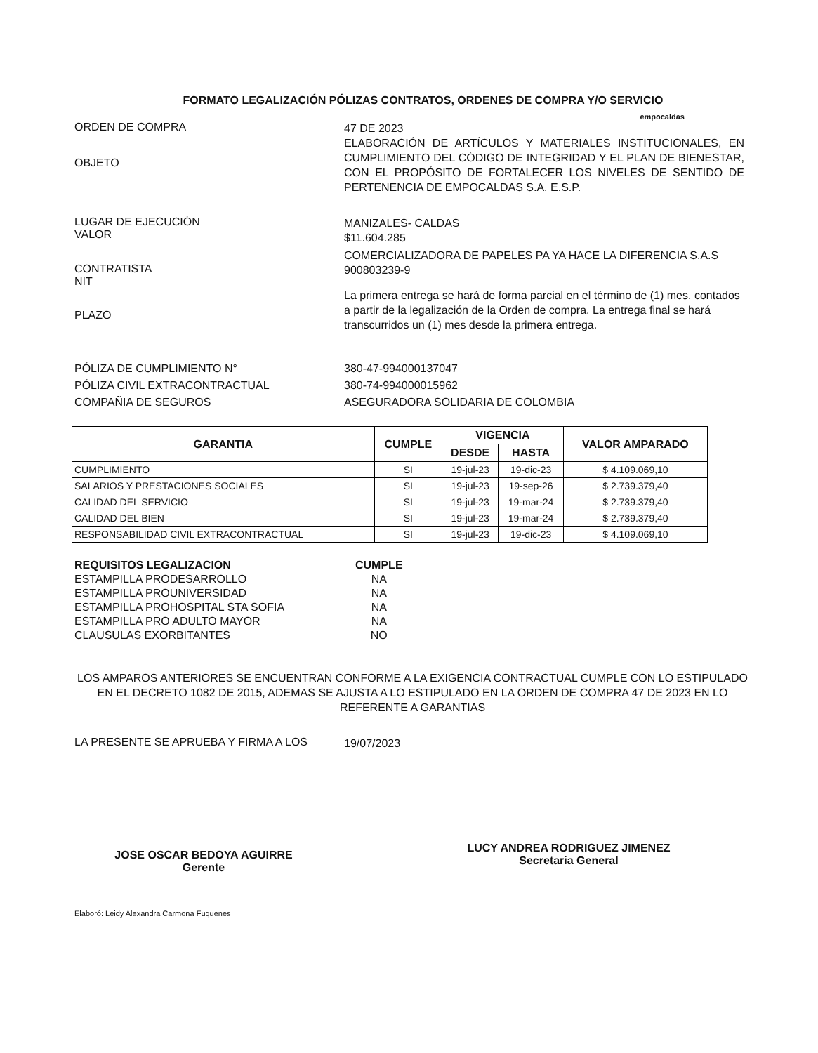FORMATO LEGALIZACIÓN PÓLIZAS CONTRATOS, ORDENES DE COMPRA Y/O SERVICIO
empocaldas
ORDEN DE COMPRA
47 DE 2023
OBJETO
ELABORACIÓN DE ARTÍCULOS Y MATERIALES INSTITUCIONALES, EN CUMPLIMIENTO DEL CÓDIGO DE INTEGRIDAD Y EL PLAN DE BIENESTAR, CON EL PROPÓSITO DE FORTALECER LOS NIVELES DE SENTIDO DE PERTENENCIA DE EMPOCALDAS S.A. E.S.P.
LUGAR DE EJECUCIÓN
VALOR
MANIZALES- CALDAS
$11.604.285
CONTRATISTA
NIT
COMERCIALIZADORA DE PAPELES PA YA HACE LA DIFERENCIA S.A.S
900803239-9
PLAZO
La primera entrega se hará de forma parcial en el término de (1) mes, contados a partir de la legalización de la Orden de compra. La entrega final se hará transcurridos un (1) mes desde la primera entrega.
PÓLIZA DE CUMPLIMIENTO N°
PÓLIZA CIVIL EXTRACONTRACTUAL
COMPAÑIA DE SEGUROS
380-47-994000137047
380-74-994000015962
ASEGURADORA SOLIDARIA DE COLOMBIA
| GARANTIA | CUMPLE | VIGENCIA | | VALOR AMPARADO |
| --- | --- | --- | --- | --- |
| | | DESDE | HASTA | |
| CUMPLIMIENTO | SI | 19-jul-23 | 19-dic-23 | $ 4.109.069,10 |
| SALARIOS Y PRESTACIONES SOCIALES | SI | 19-jul-23 | 19-sep-26 | $ 2.739.379,40 |
| CALIDAD DEL SERVICIO | SI | 19-jul-23 | 19-mar-24 | $ 2.739.379,40 |
| CALIDAD DEL BIEN | SI | 19-jul-23 | 19-mar-24 | $ 2.739.379,40 |
| RESPONSABILIDAD CIVIL EXTRACONTRACTUAL | SI | 19-jul-23 | 19-dic-23 | $ 4.109.069,10 |
| REQUISITOS LEGALIZACION | CUMPLE |
| ESTAMPILLA PRODESARROLLO | NA |
| ESTAMPILLA PROUNIVERSIDAD | NA |
| ESTAMPILLA PROHOSPITAL STA SOFIA | NA |
| ESTAMPILLA PRO ADULTO MAYOR | NA |
| CLAUSULAS EXORBITANTES | NO |
LOS AMPAROS ANTERIORES SE ENCUENTRAN CONFORME A LA EXIGENCIA CONTRACTUAL CUMPLE CON LO ESTIPULADO EN EL DECRETO 1082 DE 2015, ADEMAS SE AJUSTA A LO ESTIPULADO EN LA ORDEN DE COMPRA 47 DE 2023 EN LO REFERENTE A GARANTIAS
LA PRESENTE SE APRUEBA Y FIRMA A LOS
19/07/2023
JOSE OSCAR BEDOYA AGUIRRE
Gerente
LUCY ANDREA RODRIGUEZ JIMENEZ
Secretaria General
Elaboró: Leidy Alexandra Carmona Fuquenes